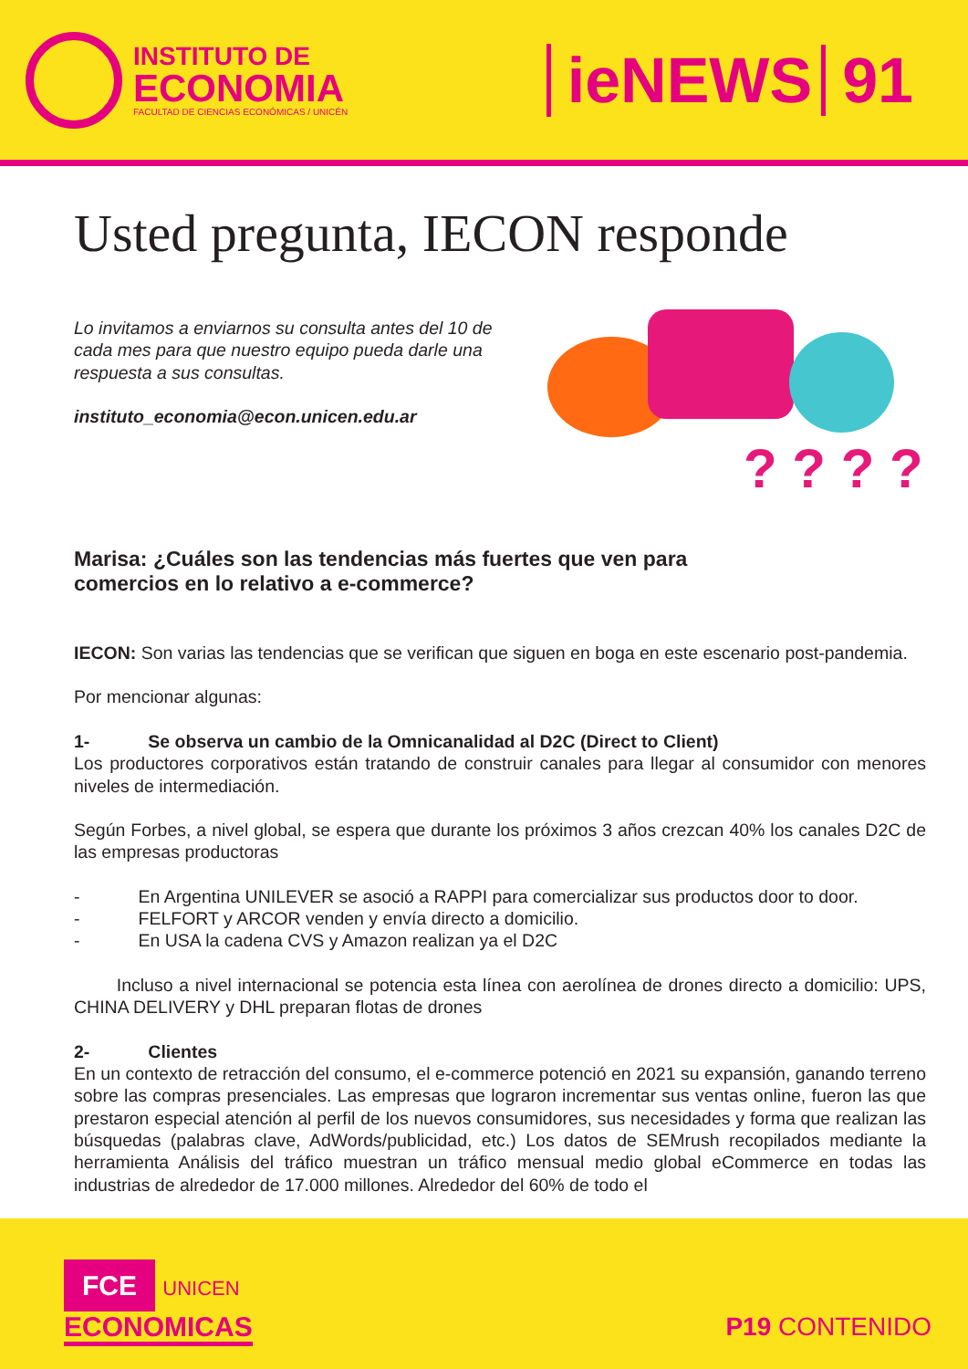INSTITUTO DE
ECONOMIA
FACULTAD DE CIENCIAS ECONÓMICAS / UNICÉN
ieNEWS 91
Usted pregunta, IECON responde
Lo invitamos a enviarnos su consulta antes del 10 de cada mes para que nuestro equipo pueda darle una respuesta a sus consultas.
instituto_economia@econ.unicen.edu.ar
? ? ? ?
Marisa: ¿Cuáles son las tendencias más fuertes que ven para comercios en lo relativo a e-commerce?
IECON: Son varias las tendencias que se verifican que siguen en boga en este escenario post-pandemia.
Por mencionar algunas:
1- Se observa un cambio de la Omnicanalidad al D2C (Direct to Client)
Los productores corporativos están tratando de construir canales para llegar al consumidor con menores niveles de intermediación.
Según Forbes, a nivel global, se espera que durante los próximos 3 años crezcan 40% los canales D2C de las empresas productoras
- En Argentina UNILEVER se asoció a RAPPI para comercializar sus productos door to door.
- FELFORT y ARCOR venden y envía directo a domicilio.
- En USA la cadena CVS y Amazon realizan ya el D2C
Incluso a nivel internacional se potencia esta línea con aerolínea de drones directo a domicilio: UPS, CHINA DELIVERY y DHL preparan flotas de drones
2- Clientes
En un contexto de retracción del consumo, el e-commerce potenció en 2021 su expansión, ganando terreno sobre las compras presenciales. Las empresas que lograron incrementar sus ventas online, fueron las que prestaron especial atención al perfil de los nuevos consumidores, sus necesidades y forma que realizan las búsquedas (palabras clave, AdWords/publicidad, etc.) Los datos de SEMrush recopilados mediante la herramienta Análisis del tráfico muestran un tráfico mensual medio global eCommerce en todas las industrias de alrededor de 17.000 millones. Alrededor del 60% de todo el
FCE UNICEN
ECONOMICAS
P19 CONTENIDO